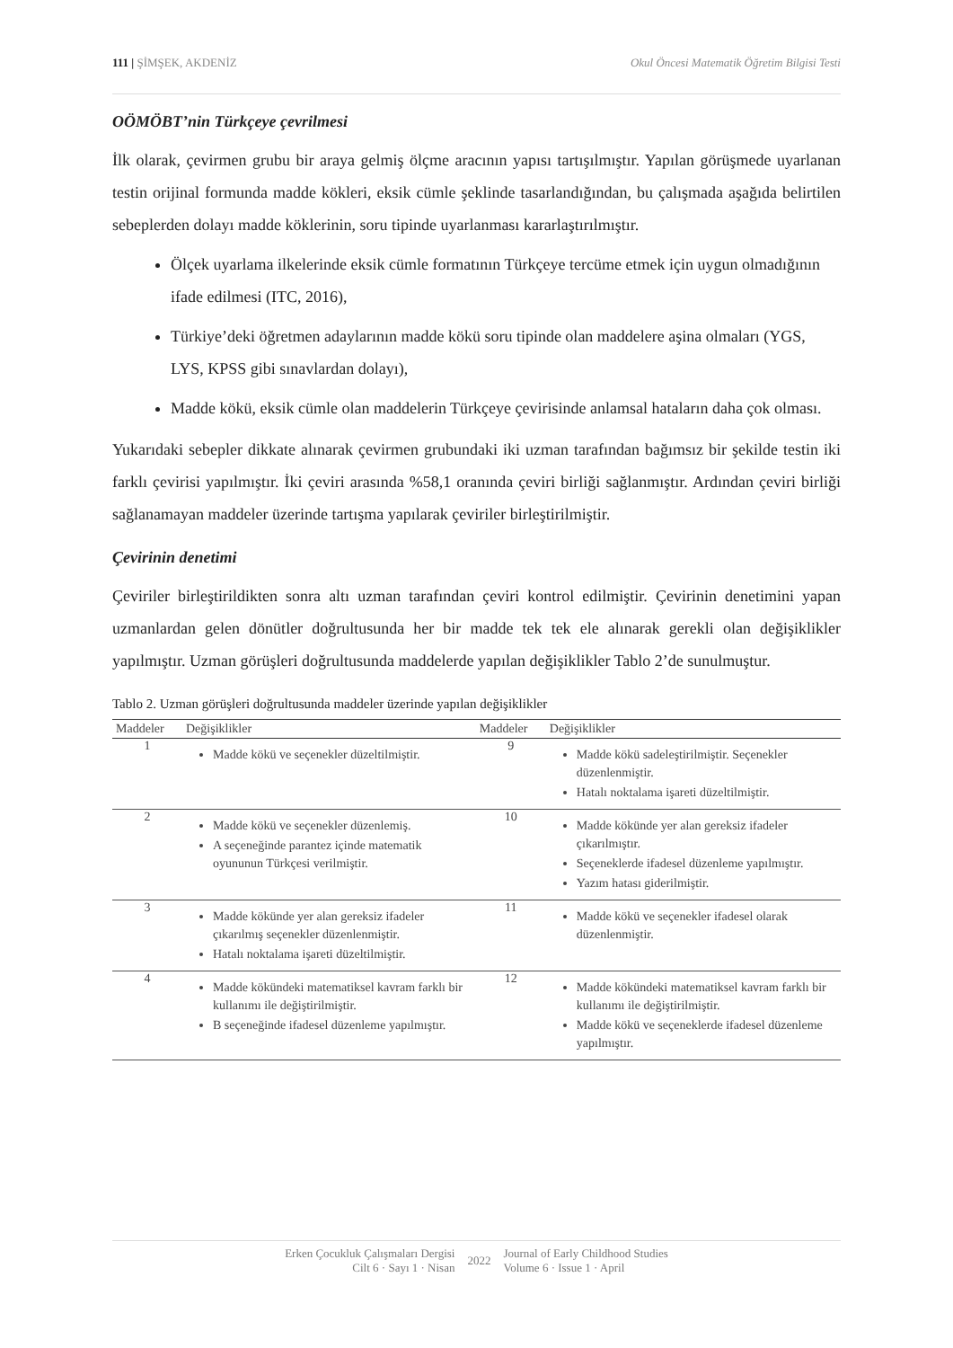111 | ŞİMŞEK, AKDENİZ Okul Öncesi Matematik Öğretim Bilgisi Testi
OÖMÖBT’nin Türkçeye çevrilmesi
İlk olarak, çevirmen grubu bir araya gelmiş ölçme aracının yapısı tartışılmıştır. Yapılan görüşmede uyarlanan testin orijinal formunda madde kökleri, eksik cümle şeklinde tasarlandığından, bu çalışmada aşağıda belirtilen sebeplerden dolayı madde köklerinin, soru tipinde uyarlanması kararlaştırılmıştır.
Ölçek uyarlama ilkelerinde eksik cümle formatının Türkçeye tercüme etmek için uygun olmadığının ifade edilmesi (ITC, 2016),
Türkiye’deki öğretmen adaylarının madde kökü soru tipinde olan maddelere aşina olmaları (YGS, LYS, KPSS gibi sınavlardan dolayı),
Madde kökü, eksik cümle olan maddelerin Türkçeye çevirisinde anlamsal hataların daha çok olması.
Yukarıdaki sebepler dikkate alınarak çevirmen grubundaki iki uzman tarafından bağımsız bir şekilde testin iki farklı çevirisi yapılmıştır. İki çeviri arasında %58,1 oranında çeviri birliği sağlanmıştır. Ardından çeviri birliği sağlanamayan maddeler üzerinde tartışma yapılarak çeviriler birleştirilmiştir.
Çevirinin denetimi
Çeviriler birleştirildikten sonra altı uzman tarafından çeviri kontrol edilmiştir. Çevirinin denetimini yapan uzmanlardan gelen dönütler doğrultusunda her bir madde tek tek ele alınarak gerekli olan değişiklikler yapılmıştır. Uzman görüşleri doğrultusunda maddelerde yapılan değişiklikler Tablo 2’de sunulmuştur.
Tablo 2. Uzman görüşleri doğrultusunda maddeler üzerinde yapılan değişiklikler
| Maddeler | Değişiklikler | Maddeler | Değişiklikler |
| --- | --- | --- | --- |
| 1 | Madde kökü ve seçenekler düzeltilmiştir. | 9 | Madde kökü sadeleştirilmiştir. Seçenekler düzenlenmiştir. Hatalı noktalama işareti düzeltilmiştir. |
| 2 | Madde kökü ve seçenekler düzenlemiş. A seçeneğinde parantez içinde matematik oyununun Türkçesi verilmiştir. | 10 | Madde kökünde yer alan gereksiz ifadeler çıkarılmıştır. Seçeneklerde ifadesel düzenleme yapılmıştır. Yazım hatası giderilmiştir. |
| 3 | Madde kökünde yer alan gereksiz ifadeler çıkarılmış seçenekler düzenlenmiştir. Hatalı noktalama işareti düzeltilmiştir. | 11 | Madde kökü ve seçenekler ifadesel olarak düzenlenmiştir. |
| 4 | Madde kökündeki matematiksel kavram farklı bir kullanımı ile değiştirilmiştir. B seçeneğinde ifadesel düzenleme yapılmıştır. | 12 | Madde kökündeki matematiksel kavram farklı bir kullanımı ile değiştirilmiştir. Madde kökü ve seçeneklerde ifadesel düzenleme yapılmıştır. |
Erken Çocukluk Çalışmaları Dergisi
Cilt 6 · Sayı 1 · Nisan
2022
Journal of Early Childhood Studies
Volume 6 · Issue 1 · April